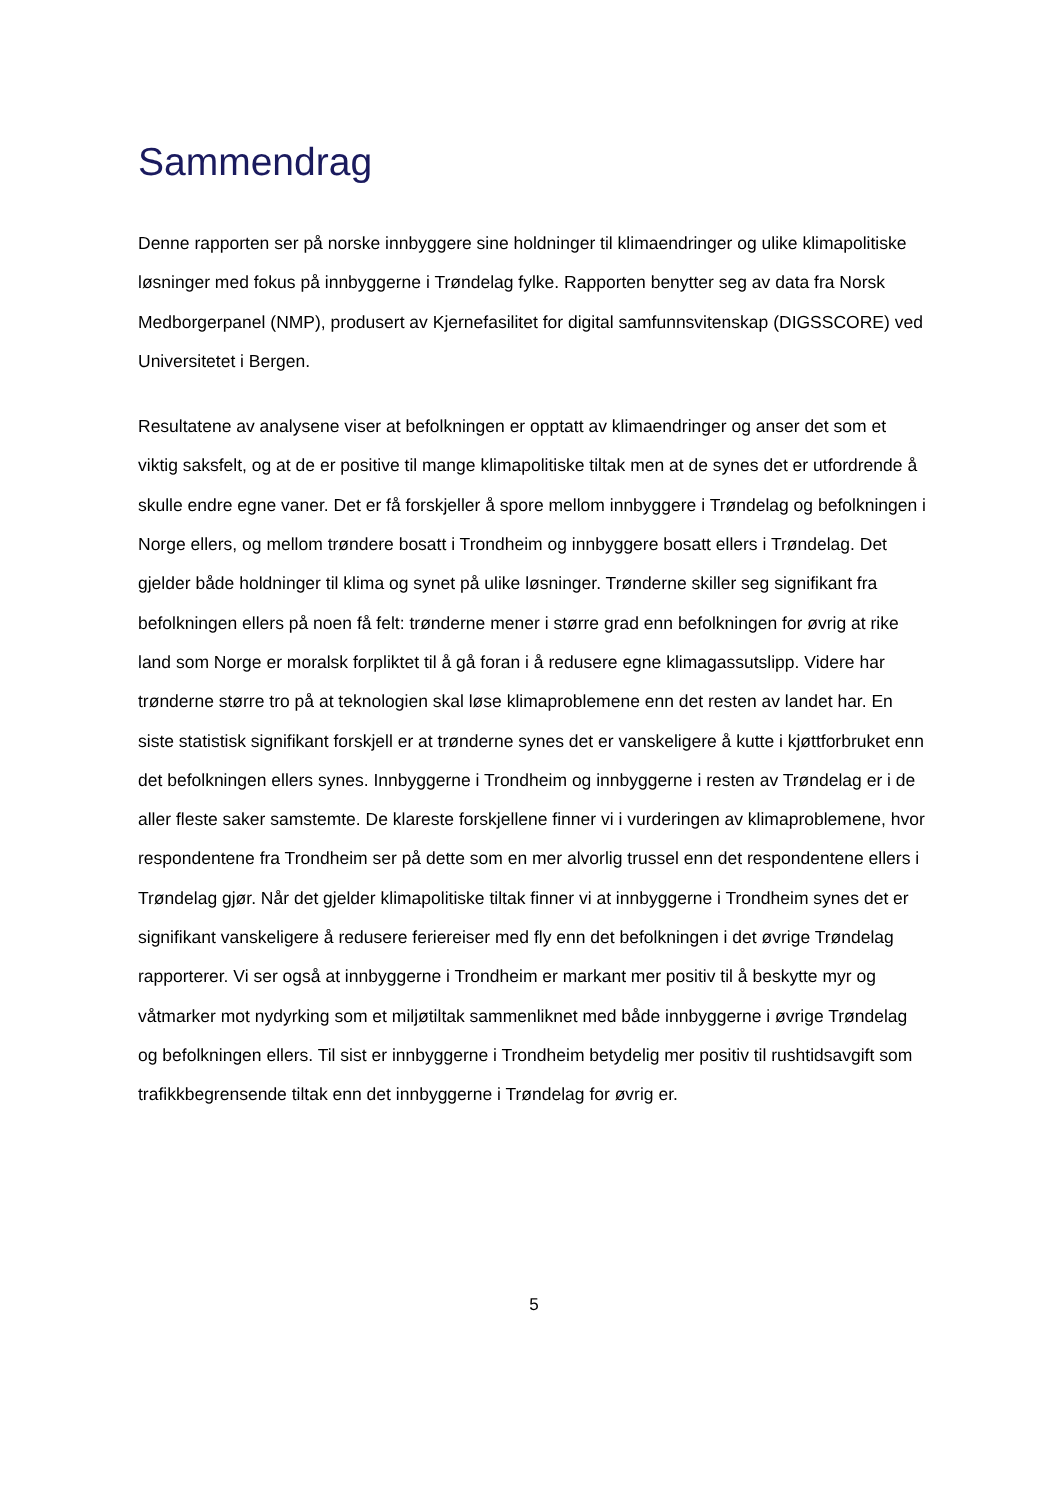Sammendrag
Denne rapporten ser på norske innbyggere sine holdninger til klimaendringer og ulike klimapolitiske løsninger med fokus på innbyggerne i Trøndelag fylke. Rapporten benytter seg av data fra Norsk Medborgerpanel (NMP), produsert av Kjernefasilitet for digital samfunnsvitenskap (DIGSSCORE) ved Universitetet i Bergen.
Resultatene av analysene viser at befolkningen er opptatt av klimaendringer og anser det som et viktig saksfelt, og at de er positive til mange klimapolitiske tiltak men at de synes det er utfordrende å skulle endre egne vaner. Det er få forskjeller å spore mellom innbyggere i Trøndelag og befolkningen i Norge ellers, og mellom trøndere bosatt i Trondheim og innbyggere bosatt ellers i Trøndelag. Det gjelder både holdninger til klima og synet på ulike løsninger. Trønderne skiller seg signifikant fra befolkningen ellers på noen få felt: trønderne mener i større grad enn befolkningen for øvrig at rike land som Norge er moralsk forpliktet til å gå foran i å redusere egne klimagassutslipp. Videre har trønderne større tro på at teknologien skal løse klimaproblemene enn det resten av landet har. En siste statistisk signifikant forskjell er at trønderne synes det er vanskeligere å kutte i kjøttforbruket enn det befolkningen ellers synes. Innbyggerne i Trondheim og innbyggerne i resten av Trøndelag er i de aller fleste saker samstemte. De klareste forskjellene finner vi i vurderingen av klimaproblemene, hvor respondentene fra Trondheim ser på dette som en mer alvorlig trussel enn det respondentene ellers i Trøndelag gjør. Når det gjelder klimapolitiske tiltak finner vi at innbyggerne i Trondheim synes det er signifikant vanskeligere å redusere feriereiser med fly enn det befolkningen i det øvrige Trøndelag rapporterer. Vi ser også at innbyggerne i Trondheim er markant mer positiv til å beskytte myr og våtmarker mot nydyrking som et miljøtiltak sammenliknet med både innbyggerne i øvrige Trøndelag og befolkningen ellers. Til sist er innbyggerne i Trondheim betydelig mer positiv til rushtidsavgift som trafikkbegrensende tiltak enn det innbyggerne i Trøndelag for øvrig er.
5